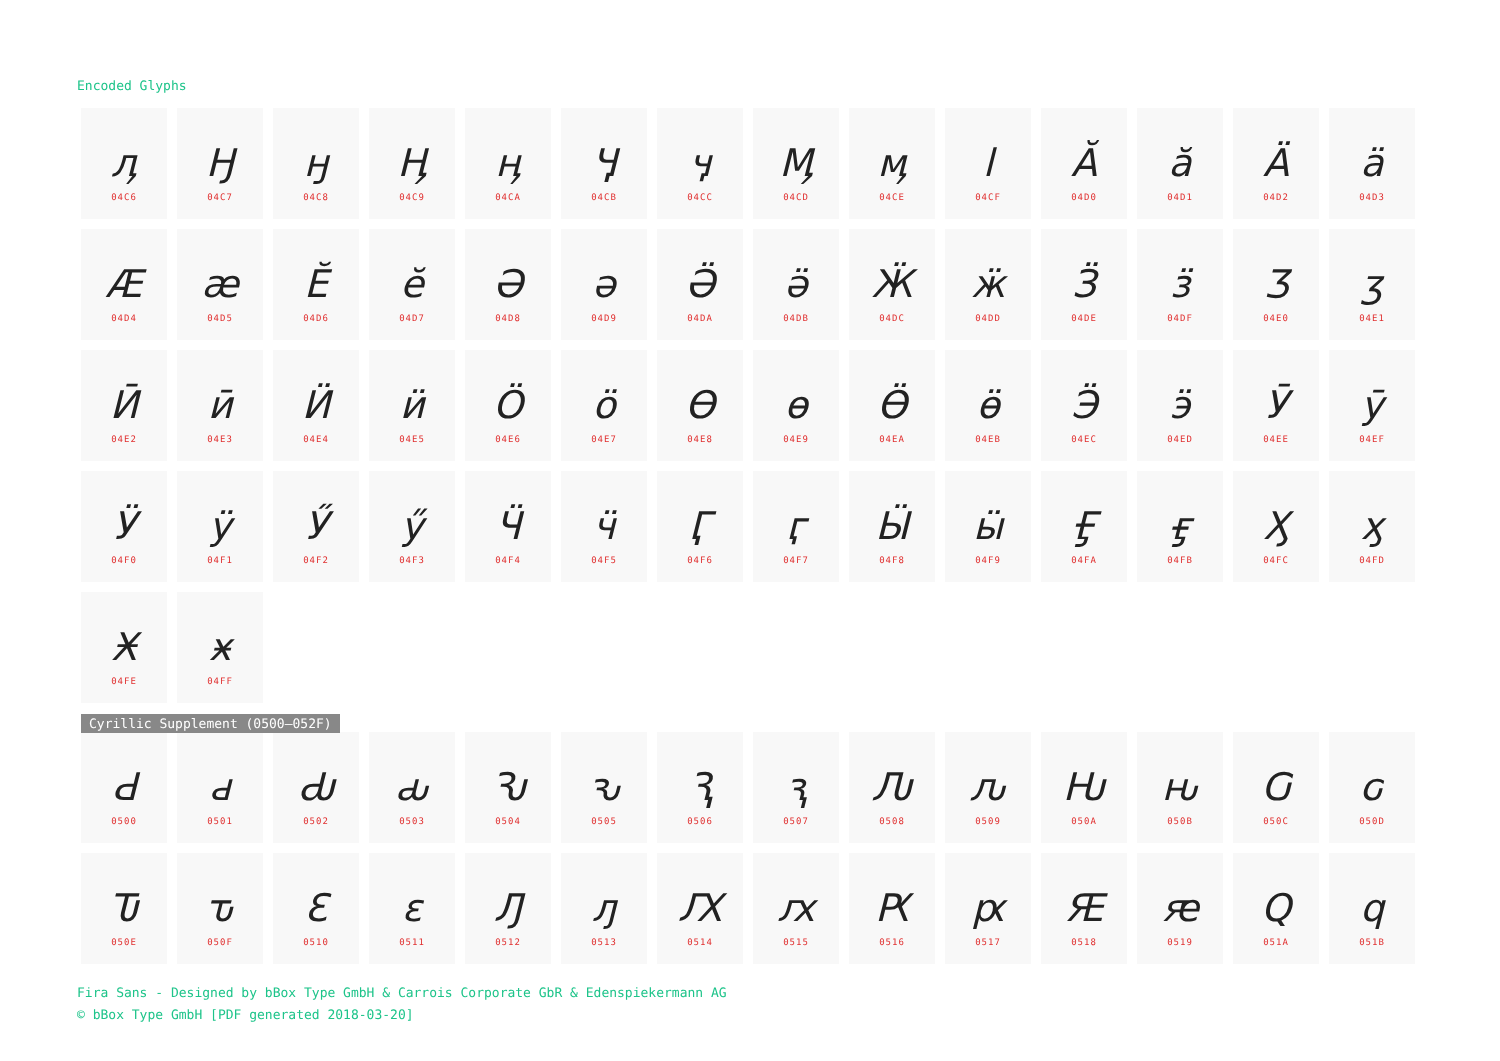Encoded Glyphs
| ӆ 04C6 | Ӈ 04C7 | ӈ 04C8 | Ӊ 04C9 | ӊ 04CA | Ӌ 04CB | ӌ 04CC | Ӎ 04CD | ӎ 04CE | ӏ 04CF | Ӑ 04D0 | ӑ 04D1 | Ӓ 04D2 | ӓ 04D3 |
| Ӕ 04D4 | ӕ 04D5 | Ӗ 04D6 | ӗ 04D7 | Ә 04D8 | ә 04D9 | Ӛ 04DA | ӛ 04DB | Ӝ 04DC | ӝ 04DD | Ӟ 04DE | ӟ 04DF | Ӡ 04E0 | ӡ 04E1 |
| Ӣ 04E2 | ӣ 04E3 | Ӥ 04E4 | ӥ 04E5 | Ӧ 04E6 | ӧ 04E7 | Ө 04E8 | ө 04E9 | Ӫ 04EA | ӫ 04EB | Ӭ 04EC | ӭ 04ED | Ӯ 04EE | ӯ 04EF |
| Ӱ 04F0 | ӱ 04F1 | Ӳ 04F2 | ӳ 04F3 | Ӵ 04F4 | ӵ 04F5 | Ӷ 04F6 | ӷ 04F7 | Ӹ 04F8 | ӹ 04F9 | Ӻ 04FA | ӻ 04FB | Ӽ 04FC | ӽ 04FD |
| Ӿ 04FE | ӿ 04FF | | | | | | | | | | | | |
Cyrillic Supplement (0500–052F)
| Ԁ 0500 | ԁ 0501 | Ԃ 0502 | ԃ 0503 | Ԅ 0504 | ԅ 0505 | Ԇ 0506 | ԇ 0507 | Ԉ 0508 | ԉ 0509 | Ԋ 050A | ԋ 050B | Ԍ 050C | ԍ 050D |
| Ԏ 050E | ԏ 050F | Ԑ 0510 | ԑ 0511 | Ԓ 0512 | ԓ 0513 | Ԕ 0514 | ԕ 0515 | Ԗ 0516 | ԗ 0517 | Ԙ 0518 | ԙ 0519 | Ԛ 051A | ԛ 051B |
Fira Sans - Designed by bBox Type GmbH & Carrois Corporate GbR & Edenspiekermann AG
© bBox Type GmbH [PDF generated 2018-03-20]